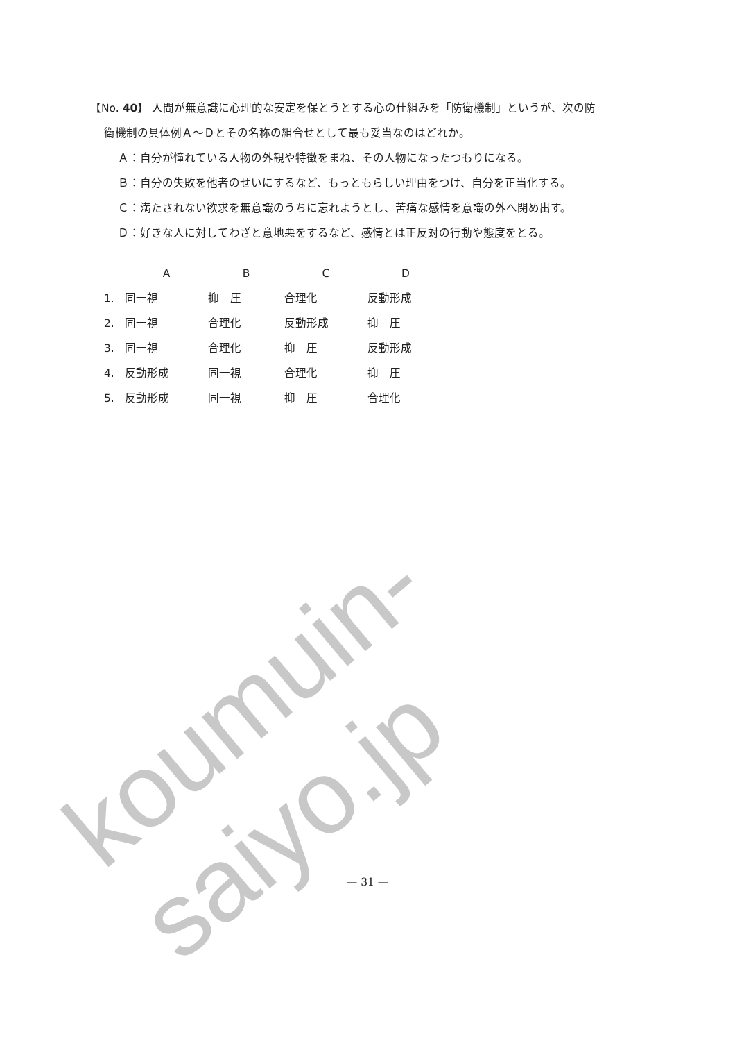koumuin-saiyo.jp
【No. 40】 人間が無意識に心理的な安定を保とうとする心の仕組みを「防衛機制」というが、次の防
衛機制の具体例Ａ～Ｄとその名称の組合せとして最も妥当なのはどれか。
Ａ：自分が憧れている人物の外観や特徴をまね、その人物になったつもりになる。
Ｂ：自分の失敗を他者のせいにするなど、もっともらしい理由をつけ、自分を正当化する。
Ｃ：満たされない欲求を無意識のうちに忘れようとし、苦痛な感情を意識の外へ閉め出す。
Ｄ：好きな人に対してわざと意地悪をするなど、感情とは正反対の行動や態度をとる。
| | A | B | C | D |
| --- | --- | --- | --- | --- |
| 1. | 同一視 | 抑 圧 | 合理化 | 反動形成 |
| 2. | 同一視 | 合理化 | 反動形成 | 抑 圧 |
| 3. | 同一視 | 合理化 | 抑 圧 | 反動形成 |
| 4. | 反動形成 | 同一視 | 合理化 | 抑 圧 |
| 5. | 反動形成 | 同一視 | 抑 圧 | 合理化 |
— 31 —